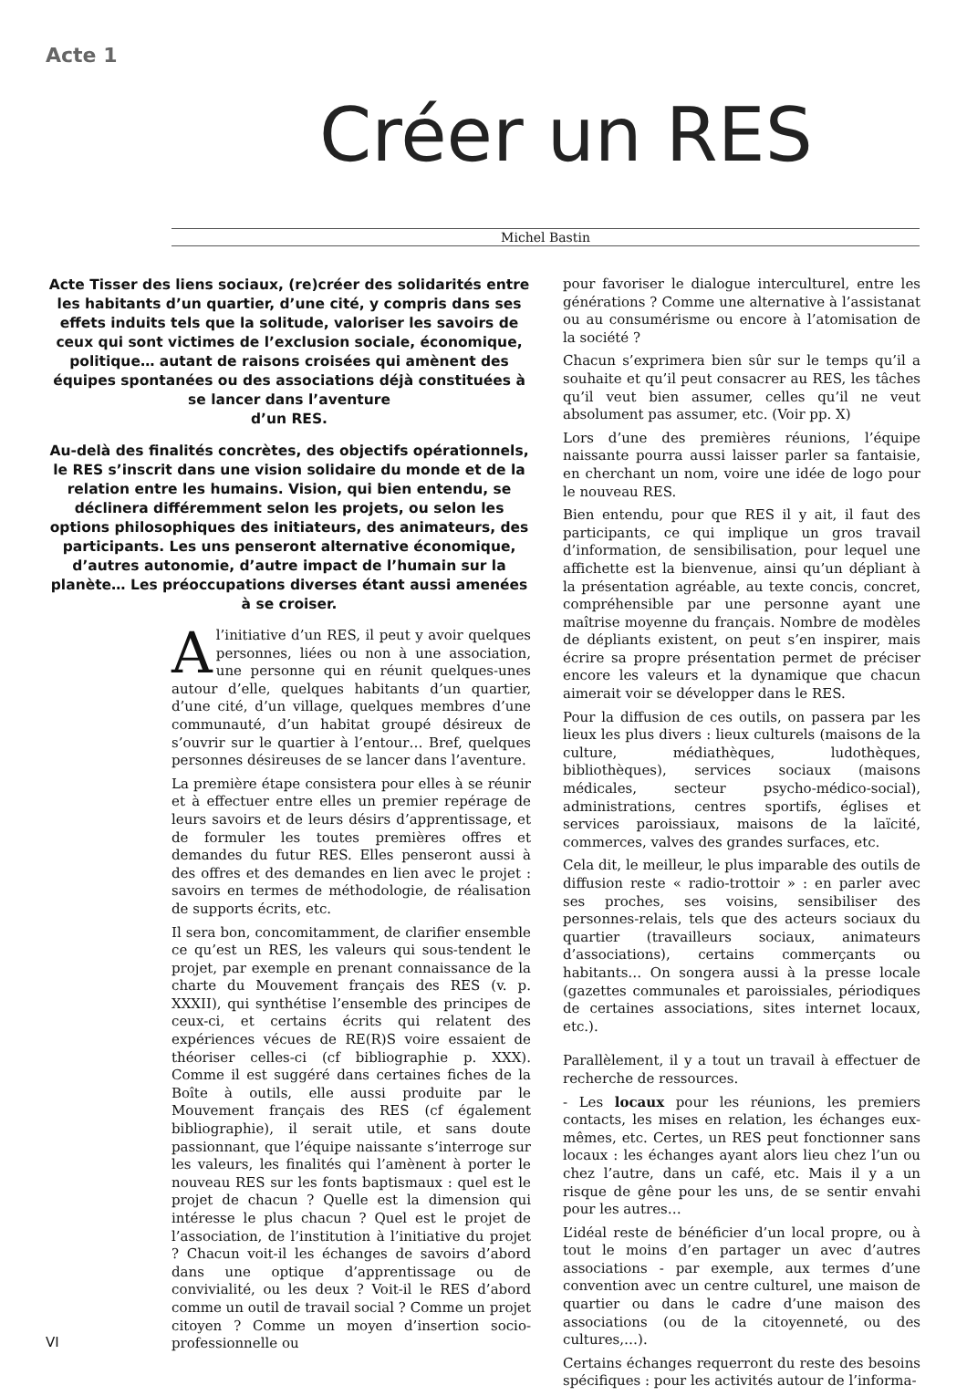Acte 1
Créer un RES
Michel Bastin
Acte Tisser des liens sociaux, (re)créer des solidarités entre les habitants d’un quartier, d’une cité, y compris dans ses effets induits tels que la solitude, valoriser les savoirs de ceux qui sont victimes de l’exclusion sociale, économique, politique… autant de raisons croisées qui amènent des équipes spontanées ou des associations déjà constituées à se lancer dans l’aventure
d’un RES.
Au-delà des finalités concrètes, des objectifs opérationnels, le RES s’inscrit dans une vision solidaire du monde et de la relation entre les humains. Vision, qui bien entendu, se déclinera différemment selon les projets, ou selon les options philosophiques des initiateurs, des animateurs, des participants. Les uns penseront alternative économique, d’autres autonomie, d’autre impact de l’humain sur la planète… Les préoccupations diverses étant aussi amenées à se croiser.
Al’initiative d’un RES, il peut y avoir quelques personnes, liées ou non à une association, une personne qui en réunit quelques-unes autour d’elle, quelques habitants d’un quartier, d’une cité, d’un village, quelques membres d’une communauté, d’un habitat groupé désireux de s’ouvrir sur le quartier à l’entour… Bref, quelques personnes désireuses de se lancer dans l’aventure.
La première étape consistera pour elles à se réunir et à effectuer entre elles un premier repérage de leurs savoirs et de leurs désirs d’apprentissage, et de formuler les toutes premières offres et demandes du futur RES. Elles penseront aussi à des offres et des demandes en lien avec le projet : savoirs en termes de méthodologie, de réalisation de supports écrits, etc.
Il sera bon, concomitamment, de clarifier ensemble ce qu’est un RES, les valeurs qui sous-tendent le projet, par exemple en prenant connaissance de la charte du Mouvement français des RES (v. p. XXXII), qui synthétise l’ensemble des principes de ceux-ci, et certains écrits qui relatent des expériences vécues de RE(R)S voire essaient de théoriser celles-ci (cf bibliographie p. XXX). Comme il est suggéré dans certaines fiches de la Boîte à outils, elle aussi produite par le Mouvement français des RES (cf également bibliographie), il serait utile, et sans doute passionnant, que l’équipe naissante s’interroge sur les valeurs, les finalités qui l’amènent à porter le nouveau RES sur les fonts baptismaux : quel est le projet de chacun ? Quelle est la dimension qui intéresse le plus chacun ? Quel est le projet de l’association, de l’institution à l’initiative du projet ? Chacun voit-il les échanges de savoirs d’abord dans une optique d’apprentissage ou de convivialité, ou les deux ? Voit-il le RES d’abord comme un outil de travail social ? Comme un projet citoyen ? Comme un moyen d’insertion socio-professionnelle ou
pour favoriser le dialogue interculturel, entre les générations ? Comme une alternative à l’assistanat ou au consumérisme ou encore à l’atomisation de la société ?
Chacun s’exprimera bien sûr sur le temps qu’il a souhaite et qu’il peut consacrer au RES, les tâches qu’il veut bien assumer, celles qu’il ne veut absolument pas assumer, etc. (Voir pp. X)
Lors d’une des premières réunions, l’équipe naissante pourra aussi laisser parler sa fantaisie, en cherchant un nom, voire une idée de logo pour le nouveau RES.
Bien entendu, pour que RES il y ait, il faut des participants, ce qui implique un gros travail d’information, de sensibilisation, pour lequel une affichette est la bienvenue, ainsi qu’un dépliant à la présentation agréable, au texte concis, concret, compréhensible par une personne ayant une maîtrise moyenne du français. Nombre de modèles de dépliants existent, on peut s’en inspirer, mais écrire sa propre présentation permet de préciser encore les valeurs et la dynamique que chacun aimerait voir se développer dans le RES.
Pour la diffusion de ces outils, on passera par les lieux les plus divers : lieux culturels (maisons de la culture, médiathèques, ludothèques, bibliothèques), services sociaux (maisons médicales, secteur psycho-médico-social), administrations, centres sportifs, églises et services paroissiaux, maisons de la laïcité, commerces, valves des grandes surfaces, etc.
Cela dit, le meilleur, le plus imparable des outils de diffusion reste « radio-trottoir » : en parler avec ses proches, ses voisins, sensibiliser des personnes-relais, tels que des acteurs sociaux du quartier (travailleurs sociaux, animateurs d’associations), certains commerçants ou habitants… On songera aussi à la presse locale (gazettes communales et paroissiales, périodiques de certaines associations, sites internet locaux, etc.).
Parallèlement, il y a tout un travail à effectuer de recherche de ressources.
- Les locaux pour les réunions, les premiers contacts, les mises en relation, les échanges eux-mêmes, etc. Certes, un RES peut fonctionner sans locaux : les échanges ayant alors lieu chez l’un ou chez l’autre, dans un café, etc. Mais il y a un risque de gêne pour les uns, de se sentir envahi pour les autres…
L’idéal reste de bénéficier d’un local propre, ou à tout le moins d’en partager un avec d’autres associations - par exemple, aux termes d’une convention avec un centre culturel, une maison de quartier ou dans le cadre d’une maison des associations (ou de la citoyenneté, ou des cultures,…).
Certains échanges requerront du reste des besoins spécifiques : pour les activités autour de l’informa-
VI